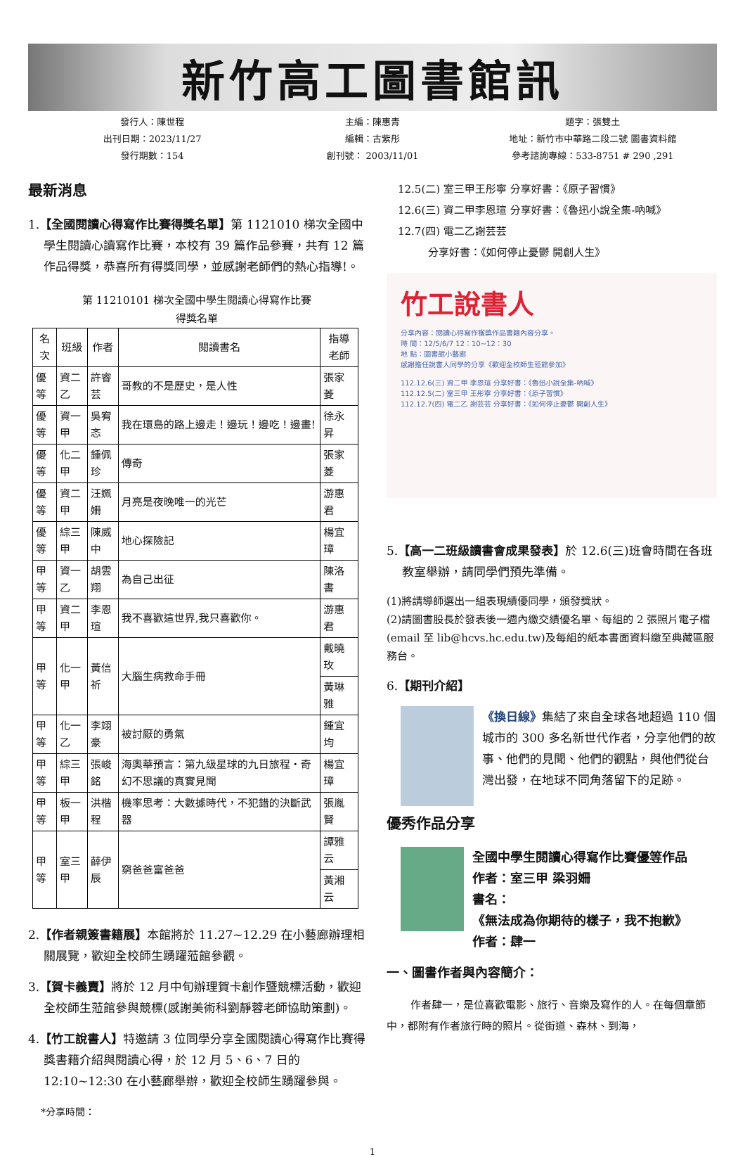新竹高工圖書館訊
發行人：陳世程
主編：陳惠青
題字：張雙土
出刊日期：2023/11/27
編輯：古紫彤
地址：新竹市中華路二段二號 圖書資料館
發行期數：154
創刊號： 2003/11/01
參考諮詢專線：533-8751 # 290 ,291
最新消息
1.【全國閱讀心得寫作比賽得獎名單】第 1121010 梯次全國中學生閱讀心讀寫作比賽，本校有 39 篇作品參賽，共有 12 篇作品得獎，恭喜所有得獎同學，並感謝老師們的熱心指導!。
第 11210101 梯次全國中學生閱讀心得寫作比賽
得獎名單
| 名次 | 班級 | 作者 | 閱讀書名 | 指導老師 |
| --- | --- | --- | --- | --- |
| 優等 | 資二乙 | 許睿芸 | 哥教的不是歷史，是人性 | 張家菱 |
| 優等 | 資一甲 | 吳宥忞 | 我在環島的路上邊走！邊玩！邊吃！邊畫! | 徐永昇 |
| 優等 | 化二甲 | 鍾佩珍 | 傳奇 | 張家菱 |
| 優等 | 資二甲 | 汪姵姍 | 月亮是夜晚唯一的光芒 | 游惠君 |
| 優等 | 綜三甲 | 陳威中 | 地心探險記 | 楊宜璋 |
| 甲等 | 資一乙 | 胡雲翔 | 為自己出征 | 陳洛書 |
| 甲等 | 資二甲 | 李恩瑄 | 我不喜歡這世界,我只喜歡你。 | 游惠君 |
| 甲等 | 化一甲 | 黃信祈 | 大腦生病救命手冊 | 戴曉玫 |
| | | | | 黃琳雅 |
| 甲等 | 化一乙 | 李翊豪 | 被討厭的勇氣 | 鍾宜均 |
| 甲等 | 綜三甲 | 張峻銘 | 海奧華預言：第九級星球的九日旅程‧奇幻不思議的真實見聞 | 楊宜璋 |
| 甲等 | 板一甲 | 洪楷程 | 機率思考：大數據時代，不犯錯的決斷武器 | 張胤賢 |
| 甲等 | 室三甲 | 薛伊辰 | 窮爸爸富爸爸 | 譚雅云 |
| | | | | 黃湘云 |
2.【作者親簽書籍展】本館將於 11.27~12.29 在小藝廊辦理相關展覽，歡迎全校師生踴躍蒞館參觀。
3.【賀卡義賣】將於 12 月中旬辦理賀卡創作暨競標活動，歡迎全校師生蒞館參與競標(感謝美術科劉靜蓉老師協助策劃)。
4.【竹工說書人】特邀請 3 位同學分享全國閱讀心得寫作比賽得獎書籍介紹與閱讀心得，於 12 月 5、6、7 日的 12:10~12:30 在小藝廊舉辦，歡迎全校師生踴躍參與。
*分享時間：
12.5(二) 室三甲王彤寧 分享好書：《原子習慣》
12.6(三) 資二甲李恩瑄 分享好書：《魯迅小說全集-吶喊》
12.7(四) 電二乙謝芸芸
分享好書：《如何停止憂鬱 開創人生》
竹工說書人
分享內容：閱讀心得寫作獲獎作品書籍內容分享。
時 間：12/5/6/7 12：10~12：30
地 點：圖書館小藝廊
感謝擔任說書人同學的分享《歡迎全校師生蒞館參加》
112.12.6(三) 資二甲 李恩瑄 分享好書：《魯迅小說全集-吶喊》
112.12.5(二) 室三甲 王彤寧 分享好書：《原子習慣》
112.12.7(四) 電二乙 謝芸芸 分享好書：《如何停止憂鬱 開創人生》
5.【高一二班級讀書會成果發表】於 12.6(三)班會時間在各班教室舉辦，請同學們預先準備。
(1)將請導師選出一組表現績優同學，頒發獎狀。
(2)請圖書股長於發表後一週內繳交績優名單、每組的 2 張照片電子檔(email 至 lib@hcvs.hc.edu.tw)及每組的紙本書面資料繳至典藏區服務台。
6.【期刊介紹】
《換日線》集結了來自全球各地超過 110 個城市的 300 多名新世代作者，分享他們的故事、他們的見聞、他們的觀點，與他們從台灣出發，在地球不同角落留下的足跡。
優秀作品分享
全國中學生閱讀心得寫作比賽優等作品
作者：室三甲 梁羽姍
書名：
《無法成為你期待的樣子，我不抱歉》
作者：肆一
一、圖書作者與內容簡介：
作者肆一，是位喜歡電影、旅行、音樂及寫作的人。在每個章節中，都附有作者旅行時的照片。從街道、森林、到海，
1